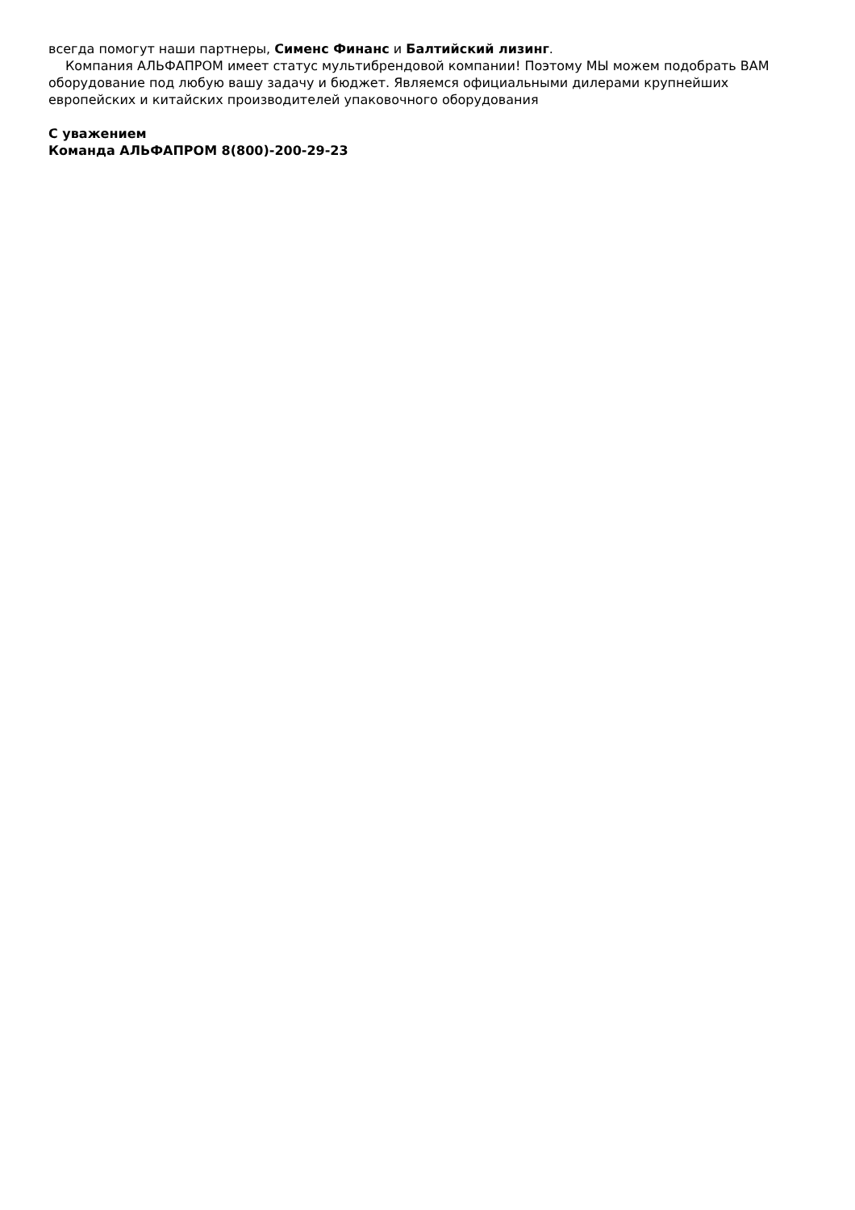всегда помогут наши партнеры, Сименс Финанс и Балтийский лизинг.
Компания АЛЬФАПРОМ имеет статус мультибрендовой компании! Поэтому МЫ можем подобрать ВАМ оборудование под любую вашу задачу и бюджет. Являемся официальными дилерами крупнейших европейских и китайских производителей упаковочного оборудования
С уважением
Команда АЛЬФАПРОМ 8(800)-200-29-23